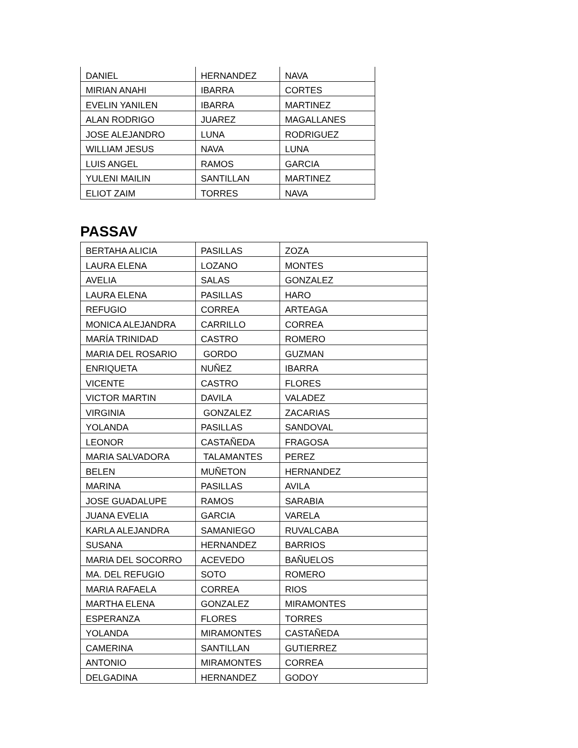| DANIEL | HERNANDEZ | NAVA |
| MIRIAN ANAHI | IBARRA | CORTES |
| EVELIN YANILEN | IBARRA | MARTINEZ |
| ALAN RODRIGO | JUAREZ | MAGALLANES |
| JOSE ALEJANDRO | LUNA | RODRIGUEZ |
| WILLIAM JESUS | NAVA | LUNA |
| LUIS ANGEL | RAMOS | GARCIA |
| YULENI MAILIN | SANTILLAN | MARTINEZ |
| ELIOT ZAIM | TORRES | NAVA |
PASSAV
| BERTAHA ALICIA | PASILLAS | ZOZA |
| LAURA ELENA | LOZANO | MONTES |
| AVELIA | SALAS | GONZALEZ |
| LAURA ELENA | PASILLAS | HARO |
| REFUGIO | CORREA | ARTEAGA |
| MONICA ALEJANDRA | CARRILLO | CORREA |
| MARÍA TRINIDAD | CASTRO | ROMERO |
| MARIA DEL ROSARIO | GORDO | GUZMAN |
| ENRIQUETA | NUÑEZ | IBARRA |
| VICENTE | CASTRO | FLORES |
| VICTOR MARTIN | DAVILA | VALADEZ |
| VIRGINIA | GONZALEZ | ZACARIAS |
| YOLANDA | PASILLAS | SANDOVAL |
| LEONOR | CASTAÑEDA | FRAGOSA |
| MARIA SALVADORA | TALAMANTES | PEREZ |
| BELEN | MUÑETON | HERNANDEZ |
| MARINA | PASILLAS | AVILA |
| JOSE GUADALUPE | RAMOS | SARABIA |
| JUANA EVELIA | GARCIA | VARELA |
| KARLA ALEJANDRA | SAMANIEGO | RUVALCABA |
| SUSANA | HERNANDEZ | BARRIOS |
| MARIA DEL SOCORRO | ACEVEDO | BAÑUELOS |
| MA. DEL REFUGIO | SOTO | ROMERO |
| MARIA RAFAELA | CORREA | RIOS |
| MARTHA ELENA | GONZALEZ | MIRAMONTES |
| ESPERANZA | FLORES | TORRES |
| YOLANDA | MIRAMONTES | CASTAÑEDA |
| CAMERINA | SANTILLAN | GUTIERREZ |
| ANTONIO | MIRAMONTES | CORREA |
| DELGADINA | HERNANDEZ | GODOY |